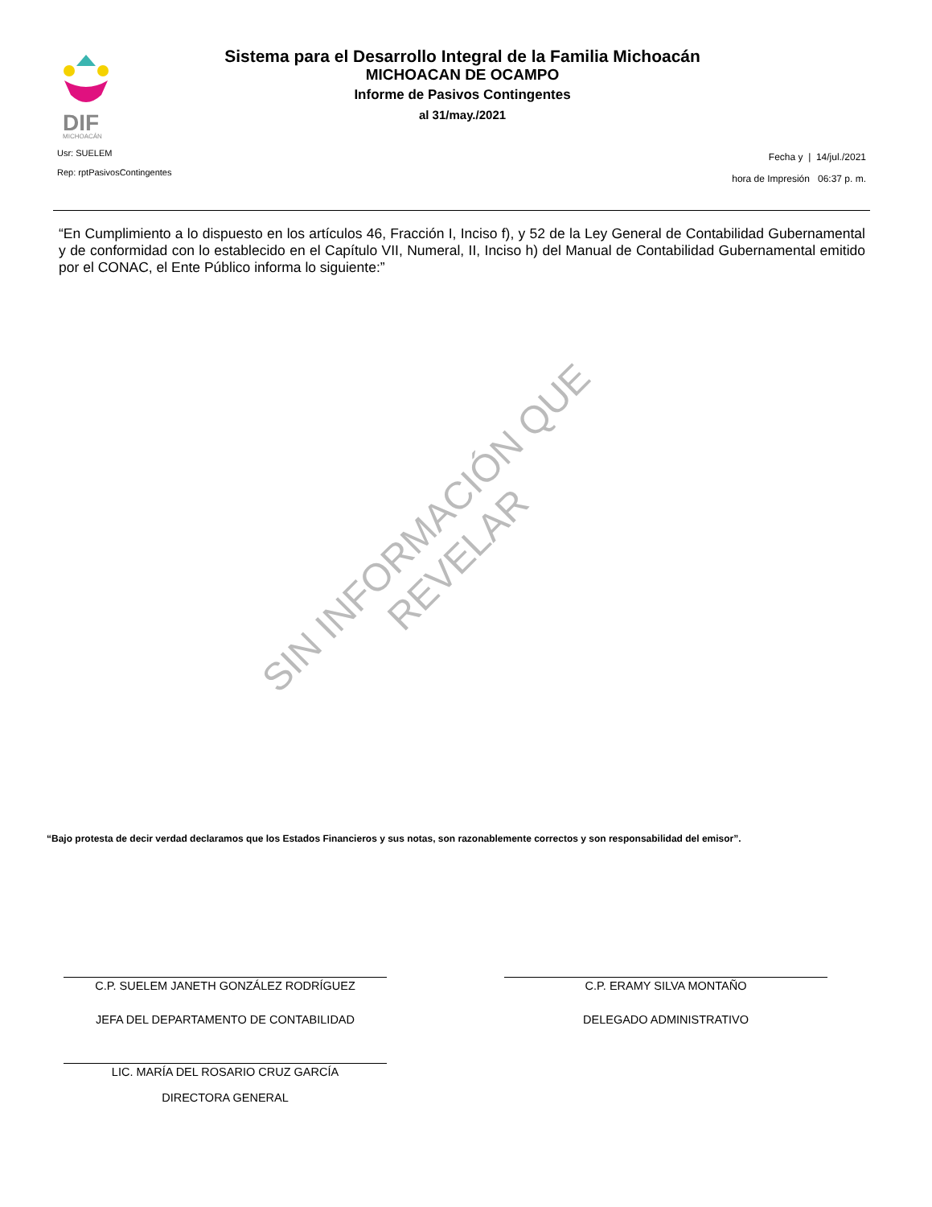DIF
MICHOACÁN
Sistema para el Desarrollo Integral de la Familia Michoacán
MICHOACAN DE OCAMPO
Informe de Pasivos Contingentes
al 31/may./2021
Usr: SUELEM
Rep: rptPasivosContingentes
Fecha y | 14/jul./2021
hora de Impresión 06:37 p. m.
“En Cumplimiento a lo dispuesto en los artículos 46, Fracción I, Inciso f), y 52 de la Ley General de Contabilidad Gubernamental y de conformidad con lo establecido en el Capítulo VII, Numeral, II, Inciso h) del Manual de Contabilidad Gubernamental emitido por el CONAC, el Ente Público informa lo siguiente:”
SIN INFORMACIÓN QUE
REVELAR
“Bajo protesta de decir verdad declaramos que los Estados Financieros y sus notas, son razonablemente correctos y son responsabilidad del emisor”.
C.P. SUELEM JANETH GONZÁLEZ RODRÍGUEZ
JEFA DEL DEPARTAMENTO DE CONTABILIDAD
C.P. ERAMY SILVA MONTAÑO
DELEGADO ADMINISTRATIVO
LIC. MARÍA DEL ROSARIO CRUZ GARCÍA
DIRECTORA GENERAL